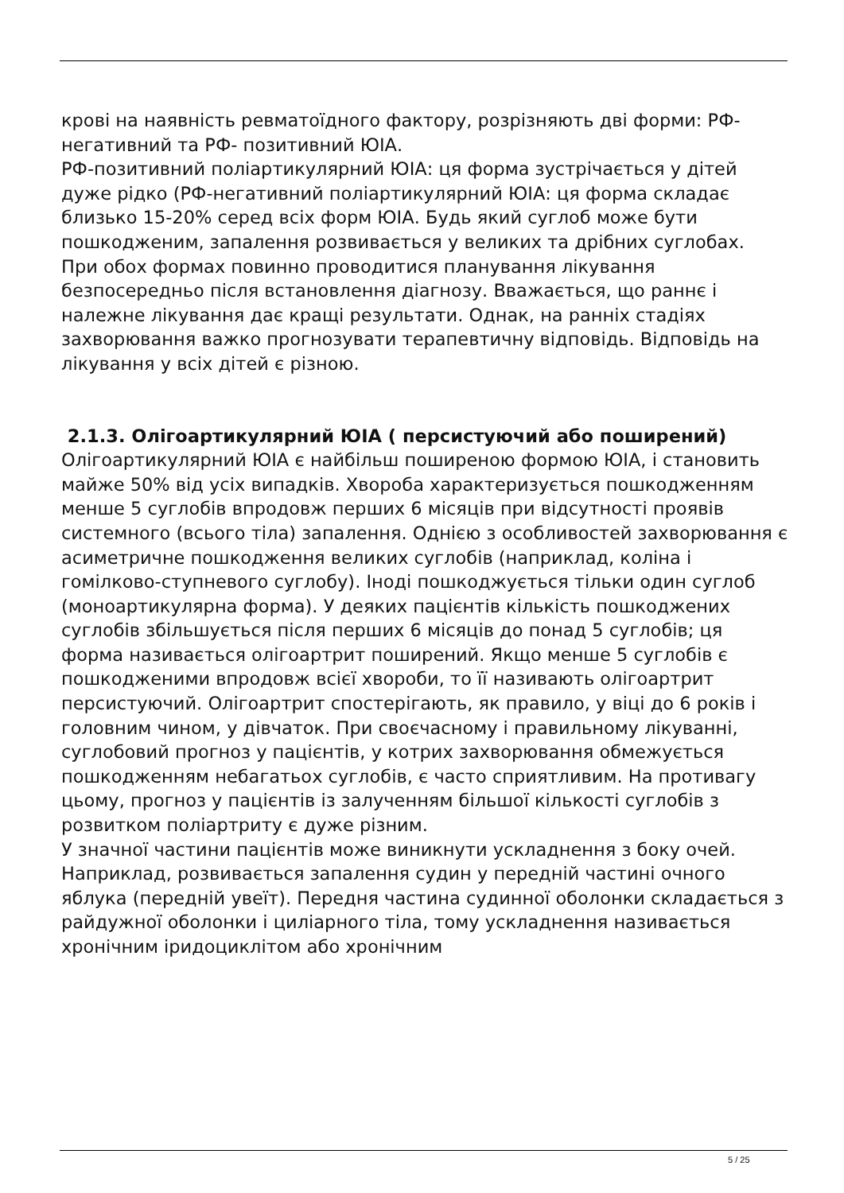крові на наявність ревматоїдного фактору, розрізняють дві форми: РФ- негативний та РФ- позитивний ЮІА.
РФ-позитивний поліартикулярний ЮІА: ця форма зустрічається у дітей дуже рідко (РФ-негативний поліартикулярний ЮІА: ця форма складає близько 15-20% серед всіх форм ЮІА. Будь який суглоб може бути пошкодженим, запалення розвивається у великих та дрібних суглобах.
При обох формах повинно проводитися планування лікування безпосередньо після встановлення діагнозу. Вважається, що раннє і належне лікування дає кращі результати. Однак, на ранніх стадіях захворювання важко прогнозувати терапевтичну відповідь. Відповідь на лікування у всіх дітей є різною.
2.1.3. Олігоартикулярний ЮІА ( персистуючий або поширений)
Олігоартикулярний ЮІА є найбільш поширеною формою ЮІА, і становить майже 50% від усіх випадків. Хвороба характеризується пошкодженням менше 5 суглобів впродовж перших 6 місяців при відсутності проявів системного (всього тіла) запалення. Однією з особливостей захворювання є асиметричне пошкодження великих суглобів (наприклад, коліна і гомілково-ступневого суглобу). Іноді пошкоджується тільки один суглоб (моноартикулярна форма). У деяких пацієнтів кількість пошкоджених суглобів збільшується після перших 6 місяців до понад 5 суглобів; ця форма називається олігоартрит поширений. Якщо менше 5 суглобів є пошкодженими впродовж всієї хвороби, то її називають олігоартрит персистуючий. Олігоартрит спостерігають, як правило, у віці до 6 років і головним чином, у дівчаток. При своєчасному і правильному лікуванні, суглобовий прогноз у пацієнтів, у котрих захворювання обмежується пошкодженням небагатьох суглобів, є часто сприятливим. На противагу цьому, прогноз у пацієнтів із залученням більшої кількості суглобів з розвитком поліартриту є дуже різним.
У значної частини пацієнтів може виникнути ускладнення з боку очей. Наприклад, розвивається запалення судин у передній частині очного яблука (передній увеїт). Передня частина судинної оболонки складається з райдужної оболонки і циліарного тіла, тому ускладнення називається хронічним іридоциклітом або хронічним
5 / 25